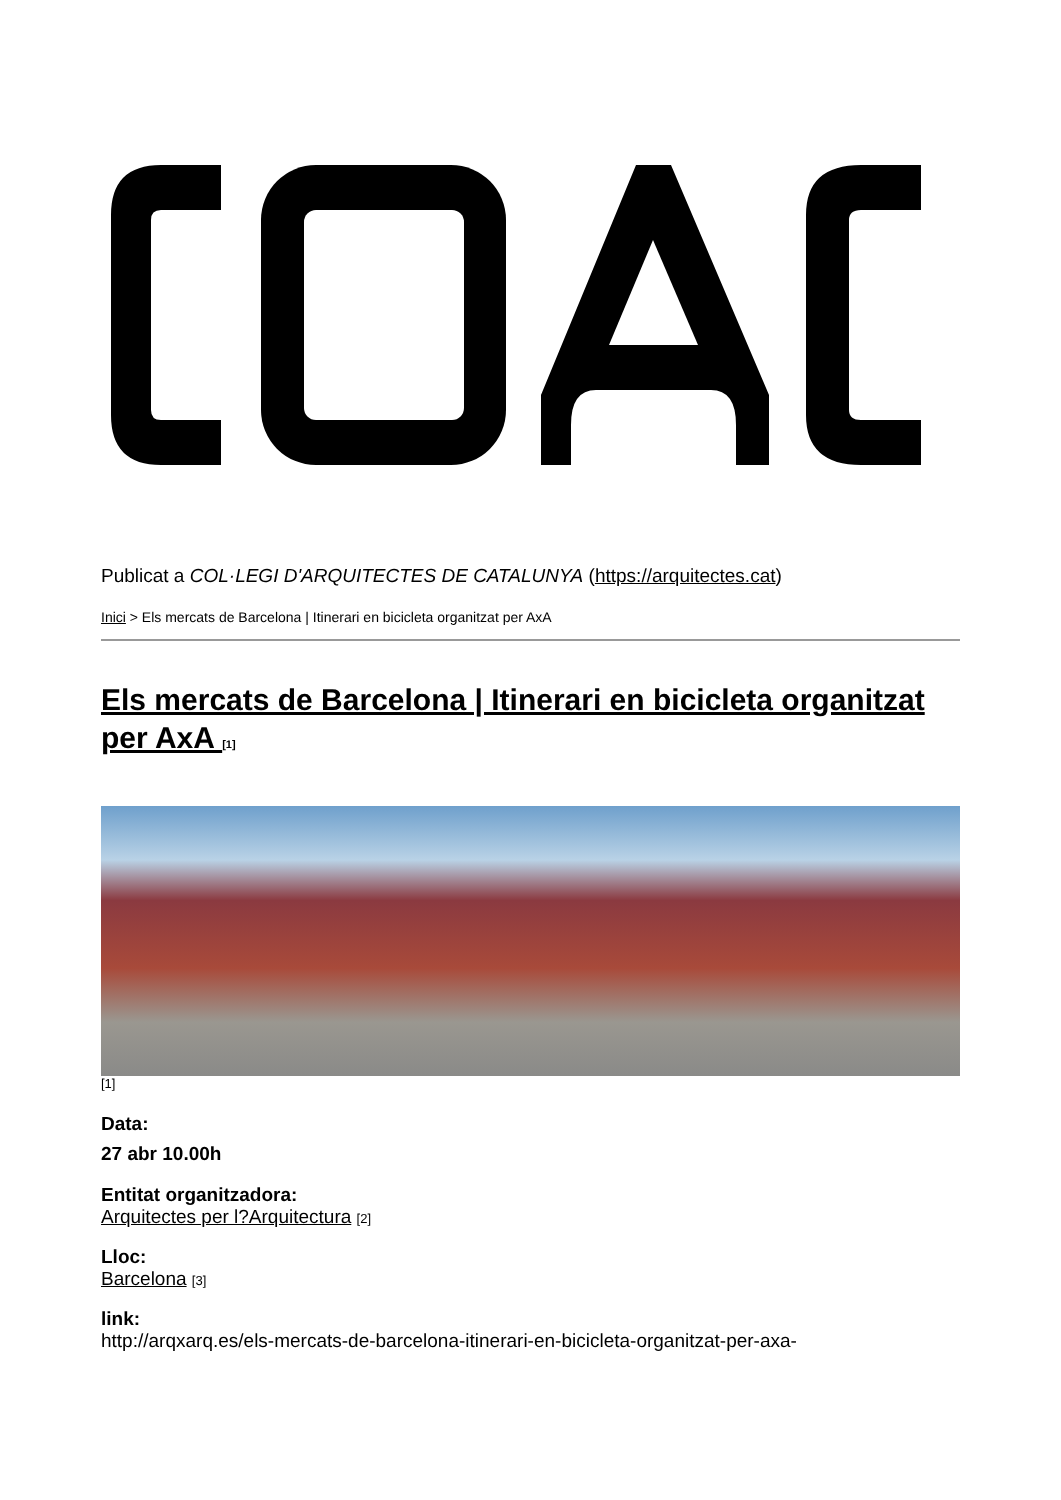Publicat a COL·LEGI D'ARQUITECTES DE CATALUNYA (https://arquitectes.cat)
Inici > Els mercats de Barcelona | Itinerari en bicicleta organitzat per AxA
Els mercats de Barcelona | Itinerari en bicicleta organitzat per AxA [1]
[1]
Data:
27 abr 10.00h
Entitat organitzadora:
Arquitectes per l?Arquitectura [2]
Lloc:
Barcelona [3]
link:
http://arqxarq.es/els-mercats-de-barcelona-itinerari-en-bicicleta-organitzat-per-axa-